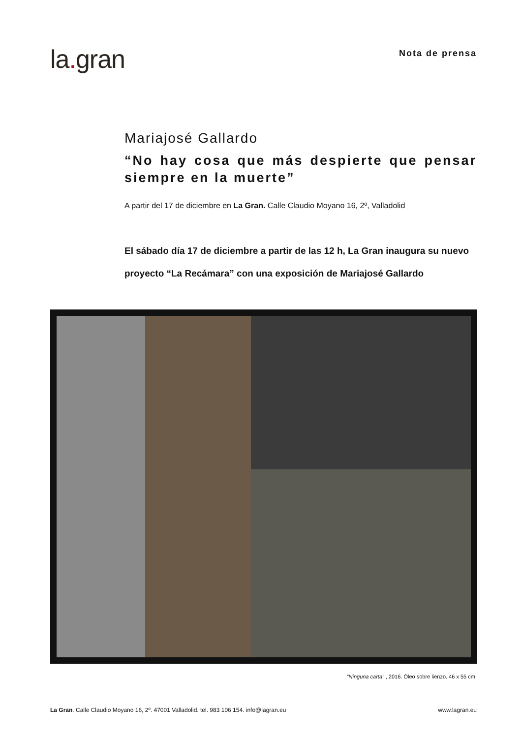la. gran
Nota de prensa
Mariajosé Gallardo
“No hay cosa que más despierte que pensar siempre en la muerte”
A partir del 17 de diciembre en La Gran. Calle Claudio Moyano 16, 2º, Valladolid
El sábado día 17 de diciembre a partir de las 12 h, La Gran inaugura su nuevo proyecto “La Recámara” con una exposición de Mariajosé Gallardo
“Ninguna carta” , 2016. Óleo sobre lienzo. 46 x 55 cm.
La Gran. Calle Claudio Moyano 16, 2º. 47001 Valladolid. tel. 983 106 154. info@lagran.eu
www.lagran.eu